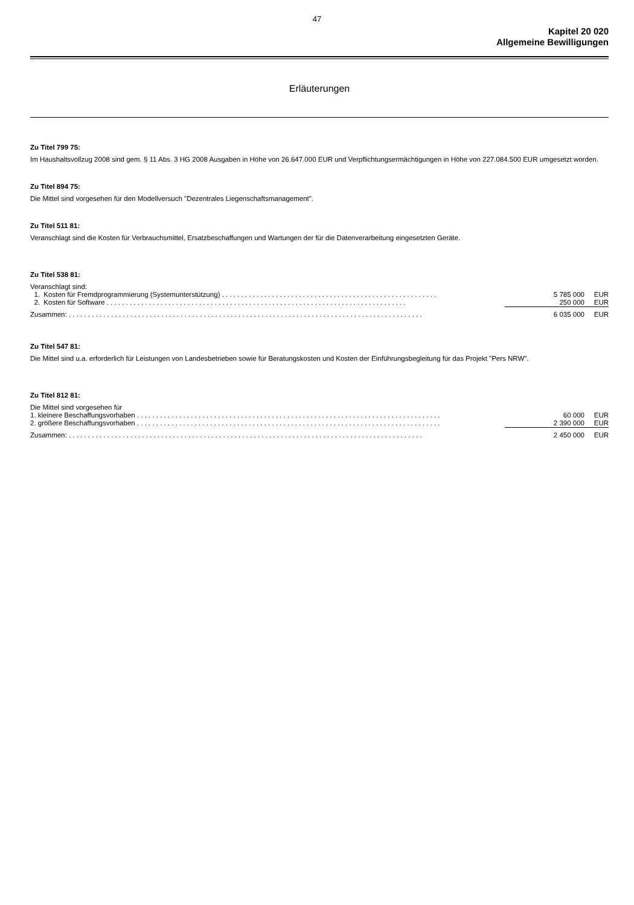47
Kapitel 20 020
Allgemeine Bewilligungen
Erläuterungen
Zu Titel 799 75:
Im Haushaltsvollzug 2008 sind gem. § 11 Abs. 3 HG 2008 Ausgaben in Höhe von 26.647.000 EUR und Verpflichtungsermächtigungen in Höhe von 227.084.500 EUR umgesetzt worden.
Zu Titel 894 75:
Die Mittel sind vorgesehen für den Modellversuch "Dezentrales Liegenschaftsmanagement".
Zu Titel 511 81:
Veranschlagt sind die Kosten für Verbrauchsmittel, Ersatzbeschaffungen und Wartungen der für die Datenverarbeitung eingesetzten Geräte.
Zu Titel 538 81:
Veranschlagt sind:
| 1. Kosten für Fremdprogrammierung (Systemunterstützung) . . . . . . . . . . . . . . . . . . . . . . . . . . . . . . . . . . . . . . . . . . . . . . . . . . . . . . . . | 5 785 000 | EUR |
| 2. Kosten für Software . . . . . . . . . . . . . . . . . . . . . . . . . . . . . . . . . . . . . . . . . . . . . . . . . . . . . . . . . . . . . . . . . . . . . . . . . . . . . . | 250 000 | EUR |
| Zusammen: . . . . . . . . . . . . . . . . . . . . . . . . . . . . . . . . . . . . . . . . . . . . . . . . . . . . . . . . . . . . . . . . . . . . . . . . . . . . . . . . . . . . . . . . . . . . | 6 035 000 | EUR |
Zu Titel 547 81:
Die Mittel sind u.a. erforderlich für Leistungen von Landesbetrieben sowie für Beratungskosten und Kosten der Einführungsbegleitung für das Projekt "Pers NRW".
Zu Titel 812 81:
Die Mittel sind vorgesehen für
| 1. kleinere Beschaffungsvorhaben . . . . . . . . . . . . . . . . . . . . . . . . . . . . . . . . . . . . . . . . . . . . . . . . . . . . . . . . . . . . . . . . . . . . . . . . . . . . . . . | 60 000 | EUR |
| 2. größere Beschaffungsvorhaben . . . . . . . . . . . . . . . . . . . . . . . . . . . . . . . . . . . . . . . . . . . . . . . . . . . . . . . . . . . . . . . . . . . . . . . . . . . . . . . | 2 390 000 | EUR |
| Zusammen: . . . . . . . . . . . . . . . . . . . . . . . . . . . . . . . . . . . . . . . . . . . . . . . . . . . . . . . . . . . . . . . . . . . . . . . . . . . . . . . . . . . . . . . . . . . . | 2 450 000 | EUR |